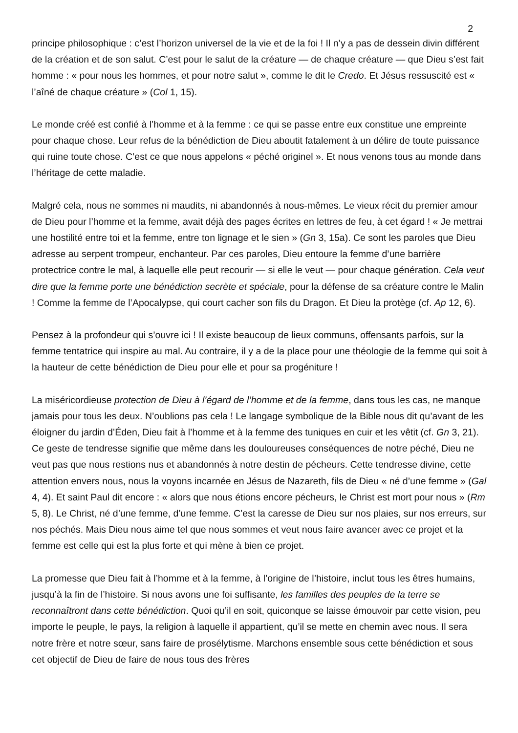2
principe philosophique : c’est l’horizon universel de la vie et de la foi ! Il n’y a pas de dessein divin différent de la création et de son salut. C’est pour le salut de la créature — de chaque créature — que Dieu s’est fait homme : « pour nous les hommes, et pour notre salut », comme le dit le Credo. Et Jésus ressuscité est « l’aîné de chaque créature » (Col 1, 15).
Le monde créé est confié à l’homme et à la femme : ce qui se passe entre eux constitue une empreinte pour chaque chose. Leur refus de la bénédiction de Dieu aboutit fatalement à un délire de toute puissance qui ruine toute chose. C’est ce que nous appelons « péché originel ». Et nous venons tous au monde dans l’héritage de cette maladie.
Malgré cela, nous ne sommes ni maudits, ni abandonnés à nous-mêmes. Le vieux récit du premier amour de Dieu pour l’homme et la femme, avait déjà des pages écrites en lettres de feu, à cet égard ! « Je mettrai une hostilité entre toi et la femme, entre ton lignage et le sien » (Gn 3, 15a). Ce sont les paroles que Dieu adresse au serpent trompeur, enchanteur. Par ces paroles, Dieu entoure la femme d’une barrière protectrice contre le mal, à laquelle elle peut recourir — si elle le veut — pour chaque génération. Cela veut dire que la femme porte une bénédiction secrète et spéciale, pour la défense de sa créature contre le Malin ! Comme la femme de l’Apocalypse, qui court cacher son fils du Dragon. Et Dieu la protège (cf. Ap 12, 6).
Pensez à la profondeur qui s’ouvre ici ! Il existe beaucoup de lieux communs, offensants parfois, sur la femme tentatrice qui inspire au mal. Au contraire, il y a de la place pour une théologie de la femme qui soit à la hauteur de cette bénédiction de Dieu pour elle et pour sa progéniture !
La miséricordieuse protection de Dieu à l’égard de l’homme et de la femme, dans tous les cas, ne manque jamais pour tous les deux. N’oublions pas cela ! Le langage symbolique de la Bible nous dit qu’avant de les éloigner du jardin d’Éden, Dieu fait à l’homme et à la femme des tuniques en cuir et les vêtit (cf. Gn 3, 21). Ce geste de tendresse signifie que même dans les douloureuses conséquences de notre péché, Dieu ne veut pas que nous restions nus et abandonnés à notre destin de pécheurs. Cette tendresse divine, cette attention envers nous, nous la voyons incarnée en Jésus de Nazareth, fils de Dieu « né d’une femme » (Gal 4, 4). Et saint Paul dit encore : « alors que nous étions encore pécheurs, le Christ est mort pour nous » (Rm 5, 8). Le Christ, né d’une femme, d’une femme. C’est la caresse de Dieu sur nos plaies, sur nos erreurs, sur nos péchés. Mais Dieu nous aime tel que nous sommes et veut nous faire avancer avec ce projet et la femme est celle qui est la plus forte et qui mène à bien ce projet.
La promesse que Dieu fait à l’homme et à la femme, à l’origine de l’histoire, inclut tous les êtres humains, jusqu’à la fin de l’histoire. Si nous avons une foi suffisante, les familles des peuples de la terre se reconnaîtront dans cette bénédiction. Quoi qu’il en soit, quiconque se laisse émouvoir par cette vision, peu importe le peuple, le pays, la religion à laquelle il appartient, qu’il se mette en chemin avec nous. Il sera notre frère et notre sœur, sans faire de prosélytisme. Marchons ensemble sous cette bénédiction et sous cet objectif de Dieu de faire de nous tous des frères